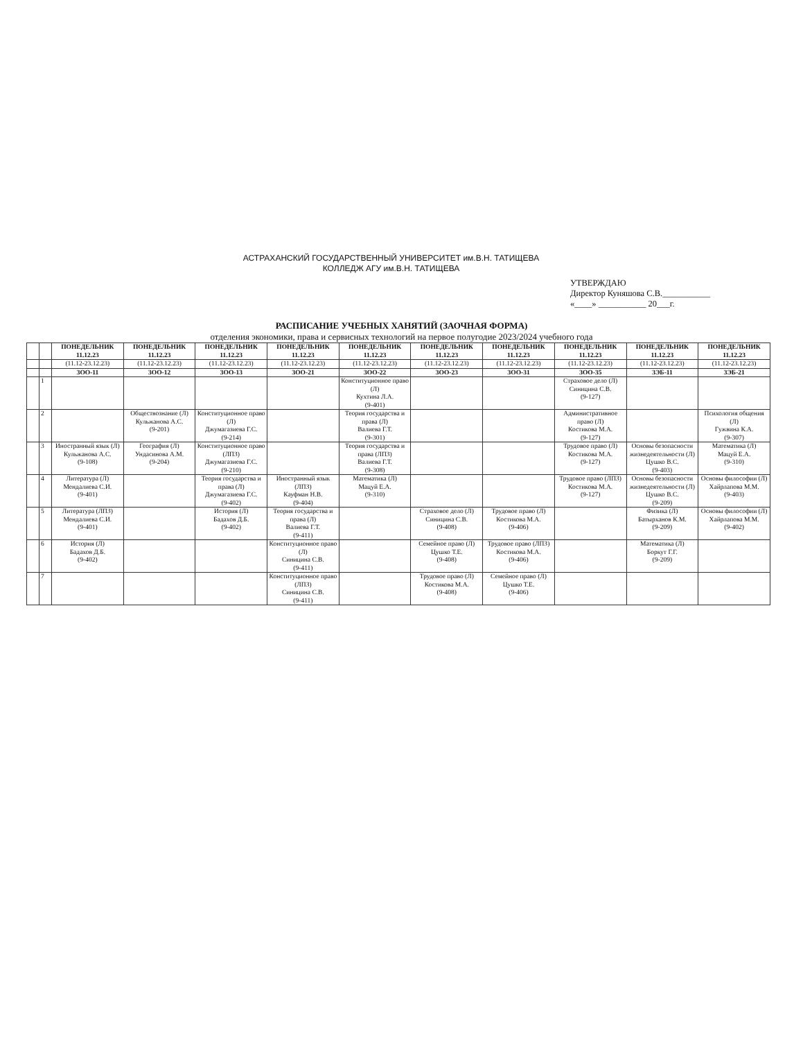АСТРАХАНСКИЙ ГОСУДАРСТВЕННЫЙ УНИВЕРСИТЕТ им.В.Н. ТАТИЩЕВА
КОЛЛЕДЖ АГУ им.В.Н. ТАТИЩЕВА
УТВЕРЖДАЮ
Директор Куняшова С.В.___________
«____» ___________ 20___г.
РАСПИСАНИЕ УЧЕБНЫХ ХАНЯТИЙ (ЗАОЧНАЯ ФОРМА)
отделения экономики, права и сервисных технологий на первое полугодие 2023/2024 учебного года
| | | ПОНЕДЕЛЬНИК 11.12.23 | ПОНЕДЕЛЬНИК 11.12.23 | ПОНЕДЕЛЬНИК 11.12.23 | ПОНЕДЕЛЬНИК 11.12.23 | ПОНЕДЕЛЬНИК 11.12.23 | ПОНЕДЕЛЬНИК 11.12.23 | ПОНЕДЕЛЬНИК 11.12.23 | ПОНЕДЕЛЬНИК 11.12.23 | ПОНЕДЕЛЬНИК 11.12.23 | ПОНЕДЕЛЬНИК 11.12.23 |
| --- | --- | --- | --- | --- | --- | --- | --- | --- | --- | --- | --- |
| | | (11.12-23.12.23) | (11.12-23.12.23) | (11.12-23.12.23) | (11.12-23.12.23) | (11.12-23.12.23) | (11.12-23.12.23) | (11.12-23.12.23) | (11.12-23.12.23) | (11.12-23.12.23) | (11.12-23.12.23) |
| | | ЗОО-11 | ЗОО-12 | ЗОО-13 | ЗОО-21 | ЗОО-22 | ЗОО-23 | ЗОО-31 | ЗОО-35 | ЗЭБ-11 | ЗЭБ-21 |
| | 1 | | | | | Конституционное право (Л) Кухтина Л.А. (9-401) | | | Страховое дело (Л) Синицина С.В. (9-127) | | |
| | 2 | | Обществознание (Л) Кульжанова А.С. (9-201) | Конституционное право (Л) Джумагазиева Г.С. (9-214) | | Теория государства и права (Л) Валиева Г.Т. (9-301) | | | Административное право (Л) Костикова М.А. (9-127) | | Психология общения (Л) Гужвина К.А. (9-307) |
| | 3 | Иностранный язык (Л) Кульжанова А.С. (9-108) | География (Л) Ундасинова А.М. (9-204) | Конституционное право (ЛПЗ) Джумагазиева Г.С. (9-210) | | Теория государства и права (ЛПЗ) Валиева Г.Т. (9-308) | | | Трудовое право (Л) Костикова М.А. (9-127) | Основы безопасности жизнедеятельности (Л) Цушко В.С. (9-403) | Математика (Л) Мацуй Е.А. (9-310) |
| | 4 | Литература (Л) Мендалиева С.И. (9-401) | | Теория государства и права (Л) Джумагазиева Г.С. (9-402) | Иностранный язык (ЛПЗ) Кауфман Н.В. (9-404) | Математика (Л) Мацуй Е.А. (9-310) | | | Трудовое право (ЛПЗ) Костикова М.А. (9-127) | Основы безопасности жизнедеятельности (Л) Цушко В.С. (9-209) | Основы философии (Л) Хайрлапова М.М. (9-403) |
| | 5 | Литература (ЛПЗ) Мендалиева С.И. (9-401) | | История (Л) Бадахов Д.Б. (9-402) | Теория государства и права (Л) Валиева Г.Т. (9-411) | | Страховое дело (Л) Синицина С.В. (9-408) | Трудовое право (Л) Костикова М.А. (9-406) | | Физика (Л) Батырханов К.М. (9-209) | Основы философии (Л) Хайрлапова М.М. (9-402) |
| | 6 | История (Л) Бадахов Д.Б. (9-402) | | | Конституционное право (Л) Синицина С.В. (9-411) | | Семейное право (Л) Цушко Т.Е. (9-408) | Трудовое право (ЛПЗ) Костикова М.А. (9-406) | | Математика (Л) Боркут Г.Г. (9-209) | |
| | 7 | | | | Конституционное право (ЛПЗ) Синицина С.В. (9-411) | | Трудовое право (Л) Костикова М.А. (9-408) | Семейное право (Л) Цушко Т.Е. (9-406) | | | |